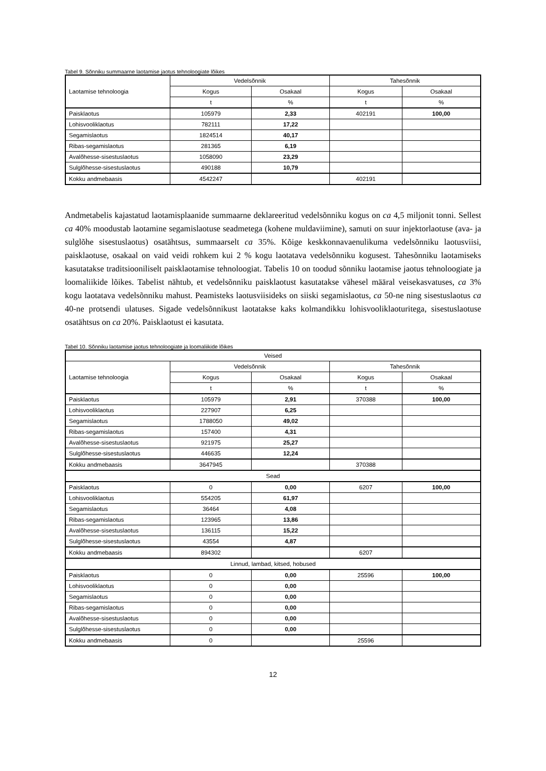Tabel 9. Sõnniku summaarne laotamise jaotus tehnoloogiate lõikes
| Laotamise tehnoloogia | Vedelsõnnik | | Tahesõnnik | |
| --- | --- | --- | --- | --- |
| | Kogus | Osakaal | Kogus | Osakaal |
| | t | % | t | % |
| Paisklaotus | 105979 | 2,33 | 402191 | 100,00 |
| Lohisvooliklaotus | 782111 | 17,22 | | |
| Segamislaotus | 1824514 | 40,17 | | |
| Ribas-segamislaotus | 281365 | 6,19 | | |
| Avalõhesse-sisestuslaotus | 1058090 | 23,29 | | |
| Sulglõhesse-sisestuslaotus | 490188 | 10,79 | | |
| Kokku andmebaasis | 4542247 | | 402191 | |
Andmetabelis kajastatud laotamisplaanide summaarne deklareeritud vedelsõnniku kogus on ca 4,5 miljonit tonni. Sellest ca 40% moodustab laotamine segamislaotuse seadmetega (kohene muldaviimine), samuti on suur injektorlaotuse (ava- ja sulglõhe sisestuslaotus) osatähtsus, summaarselt ca 35%. Kõige keskkonnavaenulikuma vedelsõnniku laotusviisi, paisklaotuse, osakaal on vaid veidi rohkem kui 2 % kogu laotatava vedelsõnniku kogusest. Tahesõnniku laotamiseks kasutatakse traditsiooniliselt paisklaotamise tehnoloogiat. Tabelis 10 on toodud sõnniku laotamise jaotus tehnoloogiate ja loomaliikide lõikes. Tabelist nähtub, et vedelsõnniku paisklaotust kasutatakse vähesel määral veisekasvatuses, ca 3% kogu laotatava vedelsõnniku mahust. Peamisteks laotusviisideks on siiski segamislaotus, ca 50-ne ning sisestuslaotus ca 40-ne protsendi ulatuses. Sigade vedelsõnnikust laotatakse kaks kolmandikku lohisvooliklaoturitega, sisestuslaotuse osatähtsus on ca 20%. Paisklaotust ei kasutata.
Tabel 10. Sõnniku laotamise jaotus tehnoloogiate ja loomaliikide lõikes
| Veised | | | | |
| --- | --- | --- | --- | --- |
| Laotamise tehnoloogia | Vedelsõnnik | | Tahesõnnik | |
| | Kogus | Osakaal | Kogus | Osakaal |
| | t | % | t | % |
| Paisklaotus | 105979 | 2,91 | 370388 | 100,00 |
| Lohisvooliklaotus | 227907 | 6,25 | | |
| Segamislaotus | 1788050 | 49,02 | | |
| Ribas-segamislaotus | 157400 | 4,31 | | |
| Avalõhesse-sisestuslaotus | 921975 | 25,27 | | |
| Sulglõhesse-sisestuslaotus | 446635 | 12,24 | | |
| Kokku andmebaasis | 3647945 | | 370388 | |
| Sead | | | | |
| Paisklaotus | 0 | 0,00 | 6207 | 100,00 |
| Lohisvooliklaotus | 554205 | 61,97 | | |
| Segamislaotus | 36464 | 4,08 | | |
| Ribas-segamislaotus | 123965 | 13,86 | | |
| Avalõhesse-sisestuslaotus | 136115 | 15,22 | | |
| Sulglõhesse-sisestuslaotus | 43554 | 4,87 | | |
| Kokku andmebaasis | 894302 | | 6207 | |
| Linnud, lambad, kitsed, hobused | | | | |
| Paisklaotus | 0 | 0,00 | 25596 | 100,00 |
| Lohisvooliklaotus | 0 | 0,00 | | |
| Segamislaotus | 0 | 0,00 | | |
| Ribas-segamislaotus | 0 | 0,00 | | |
| Avalõhesse-sisestuslaotus | 0 | 0,00 | | |
| Sulglõhesse-sisestuslaotus | 0 | 0,00 | | |
| Kokku andmebaasis | 0 | | 25596 | |
12